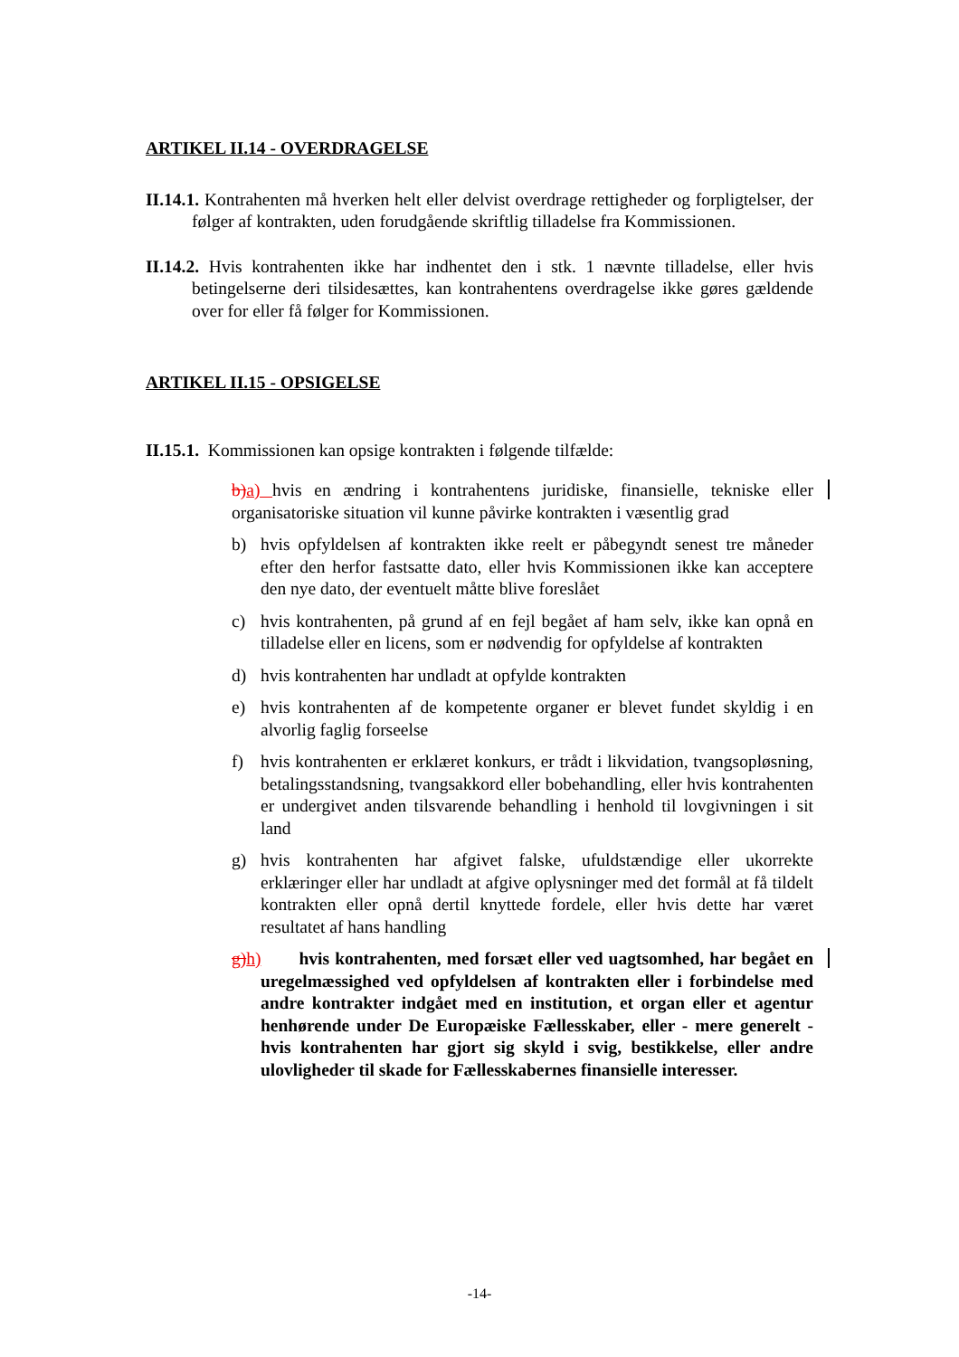ARTIKEL II.14 - OVERDRAGELSE
II.14.1. Kontrahenten må hverken helt eller delvist overdrage rettigheder og forpligtelser, der følger af kontrakten, uden forudgående skriftlig tilladelse fra Kommissionen.
II.14.2. Hvis kontrahenten ikke har indhentet den i stk. 1 nævnte tilladelse, eller hvis betingelserne deri tilsidesættes, kan kontrahentens overdragelse ikke gøres gældende over for eller få følger for Kommissionen.
ARTIKEL II.15 - OPSIGELSE
II.15.1. Kommissionen kan opsige kontrakten i følgende tilfælde:
b) a) hvis en ændring i kontrahentens juridiske, finansielle, tekniske eller organisatoriske situation vil kunne påvirke kontrakten i væsentlig grad
b) hvis opfyldelsen af kontrakten ikke reelt er påbegyndt senest tre måneder efter den herfor fastsatte dato, eller hvis Kommissionen ikke kan acceptere den nye dato, der eventuelt måtte blive foreslået
c) hvis kontrahenten, på grund af en fejl begået af ham selv, ikke kan opnå en tilladelse eller en licens, som er nødvendig for opfyldelse af kontrakten
d) hvis kontrahenten har undladt at opfylde kontrakten
e) hvis kontrahenten af de kompetente organer er blevet fundet skyldig i en alvorlig faglig forseelse
f) hvis kontrahenten er erklæret konkurs, er trådt i likvidation, tvangsopløsning, betalingsstandsning, tvangsakkord eller bobehandling, eller hvis kontrahenten er undergivet anden tilsvarende behandling i henhold til lovgivningen i sit land
g) hvis kontrahenten har afgivet falske, ufuldstændige eller ukorrekte erklæringer eller har undladt at afgive oplysninger med det formål at få tildelt kontrakten eller opnå dertil knyttede fordele, eller hvis dette har været resultatet af hans handling
g) h) hvis kontrahenten, med forsæt eller ved uagtsomhed, har begået en uregelmæssighed ved opfyldelsen af kontrakten eller i forbindelse med andre kontrakter indgået med en institution, et organ eller et agentur henhørende under De Europæiske Fællesskaber, eller - mere generelt - hvis kontrahenten har gjort sig skyld i svig, bestikkelse, eller andre ulovligheder til skade for Fællesskabernes finansielle interesser.
-14-